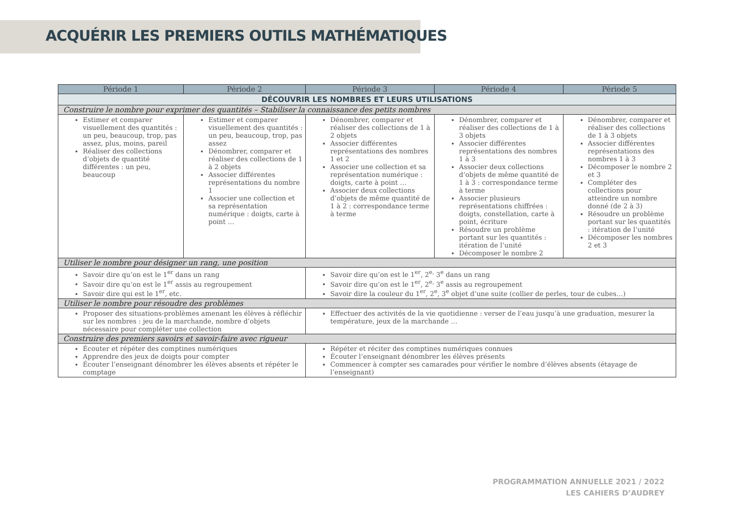ACQUÉRIR LES PREMIERS OUTILS MATHÉMATIQUES
| Période 1 | Période 2 | Période 3 | Période 4 | Période 5 |
| --- | --- | --- | --- | --- |
| DÉCOUVRIR LES NOMBRES ET LEURS UTILISATIONS | | | | |
| Construire le nombre pour exprimer des quantités – Stabiliser la connaissance des petits nombres | | | | |
| Estimer et comparer visuellement des quantités : un peu, beaucoup, trop, pas assez, plus, moins, pareil Réaliser des collections d’objets de quantité différentes : un peu, beaucoup | Estimer et comparer visuellement des quantités : un peu, beaucoup, trop, pas assez Dénombrer, comparer et réaliser des collections de 1 à 2 objets Associer différentes représentations du nombre 1 Associer une collection et sa représentation numérique : doigts, carte à point … | Dénombrer, comparer et réaliser des collections de 1 à 2 objets Associer différentes représentations des nombres 1 et 2 Associer une collection et sa représentation numérique : doigts, carte à point … Associer deux collections d’objets de même quantité de 1 à 2 : correspondance terme à terme | Dénombrer, comparer et réaliser des collections de 1 à 3 objets Associer différentes représentations des nombres 1 à 3 Associer deux collections d’objets de même quantité de 1 à 3 : correspondance terme à terme Associer plusieurs représentations chiffrées : doigts, constellation, carte à point, écriture Résoudre un problème portant sur les quantités : itération de l’unité Décomposer le nombre 2 | Dénombrer, comparer et réaliser des collections de 1 à 3 objets Associer différentes représentations des nombres 1 à 3 Décomposer le nombre 2 et 3 Compléter des collections pour atteindre un nombre donné (de 2 à 3) Résoudre un problème portant sur les quantités : itération de l’unité Décomposer les nombres 2 et 3 |
| Utiliser le nombre pour désigner un rang, une position | | | | |
| Savoir dire qu’on est le 1<sup>er</sup> dans un rang Savoir dire qu’on est le 1<sup>er</sup> assis au regroupement Savoir dire qui est le 1<sup>er</sup>, etc. | | Savoir dire qu’on est le 1<sup>er</sup>, 2<sup>e,</sup> 3<sup>e</sup> dans un rang Savoir dire qu’on est le 1<sup>er</sup>, 2<sup>e,</sup> 3<sup>e</sup> assis au regroupement Savoir dire la couleur du 1<sup>er</sup>, 2<sup>e</sup>, 3<sup>e</sup> objet d’une suite (collier de perles, tour de cubes…) | | |
| Utiliser le nombre pour résoudre des problèmes | | | | |
| Proposer des situations-problèmes amenant les élèves à réfléchir sur les nombres : jeu de la marchande, nombre d’objets nécessaire pour compléter une collection | | Effectuer des activités de la vie quotidienne : verser de l’eau jusqu’à une graduation, mesurer la température, jeux de la marchande … | | |
| Construire des premiers savoirs et savoir-faire avec rigueur | | | | |
| Écouter et répéter des comptines numériques Apprendre des jeux de doigts pour compter Écouter l’enseignant dénombrer les élèves absents et répéter le comptage | | Répéter et réciter des comptines numériques connues Écouter l’enseignant dénombrer les élèves présents Commencer à compter ses camarades pour vérifier le nombre d’élèves absents (étayage de l’enseignant) | | |
PROGRAMMATION ANNUELLE 2021 / 2022
LES CAHIERS D’AUDREY